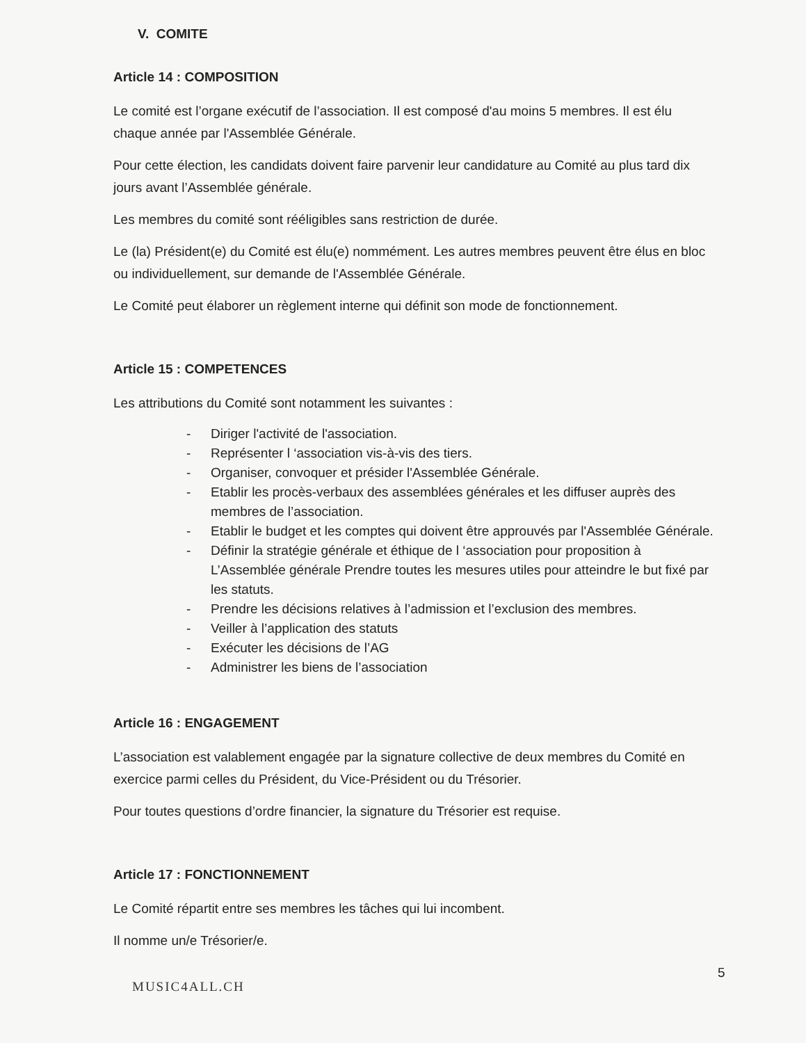V. COMITE
Article 14 : COMPOSITION
Le comité est l’organe exécutif de l’association. Il est composé d'au moins 5 membres. Il est élu chaque année par l'Assemblée Générale.
Pour cette élection, les candidats doivent faire parvenir leur candidature au Comité au plus tard dix jours avant l’Assemblée générale.
Les membres du comité sont rééligibles sans restriction de durée.
Le (la) Président(e) du Comité est élu(e) nommément. Les autres membres peuvent être élus en bloc ou individuellement, sur demande de l'Assemblée Générale.
Le Comité peut élaborer un règlement interne qui définit son mode de fonctionnement.
Article 15 : COMPETENCES
Les attributions du Comité sont notamment les suivantes :
- Diriger l'activité de l'association.
- Représenter l ‘association vis-à-vis des tiers.
- Organiser, convoquer et présider l'Assemblée Générale.
- Etablir les procès-verbaux des assemblées générales et les diffuser auprès des membres de l’association.
- Etablir le budget et les comptes qui doivent être approuvés par l'Assemblée Générale.
- Définir la stratégie générale et éthique de l ‘association pour proposition à L’Assemblée générale Prendre toutes les mesures utiles pour atteindre le but fixé par les statuts.
- Prendre les décisions relatives à l’admission et l’exclusion des membres.
- Veiller à l’application des statuts
- Exécuter les décisions de l’AG
- Administrer les biens de l’association
Article 16 : ENGAGEMENT
L’association est valablement engagée par la signature collective de deux membres du Comité en exercice parmi celles du Président, du Vice-Président ou du Trésorier.
Pour toutes questions d’ordre financier, la signature du Trésorier est requise.
Article 17 : FONCTIONNEMENT
Le Comité répartit entre ses membres les tâches qui lui incombent.
Il nomme un/e Trésorier/e.
5
MUSIC4ALL.CH